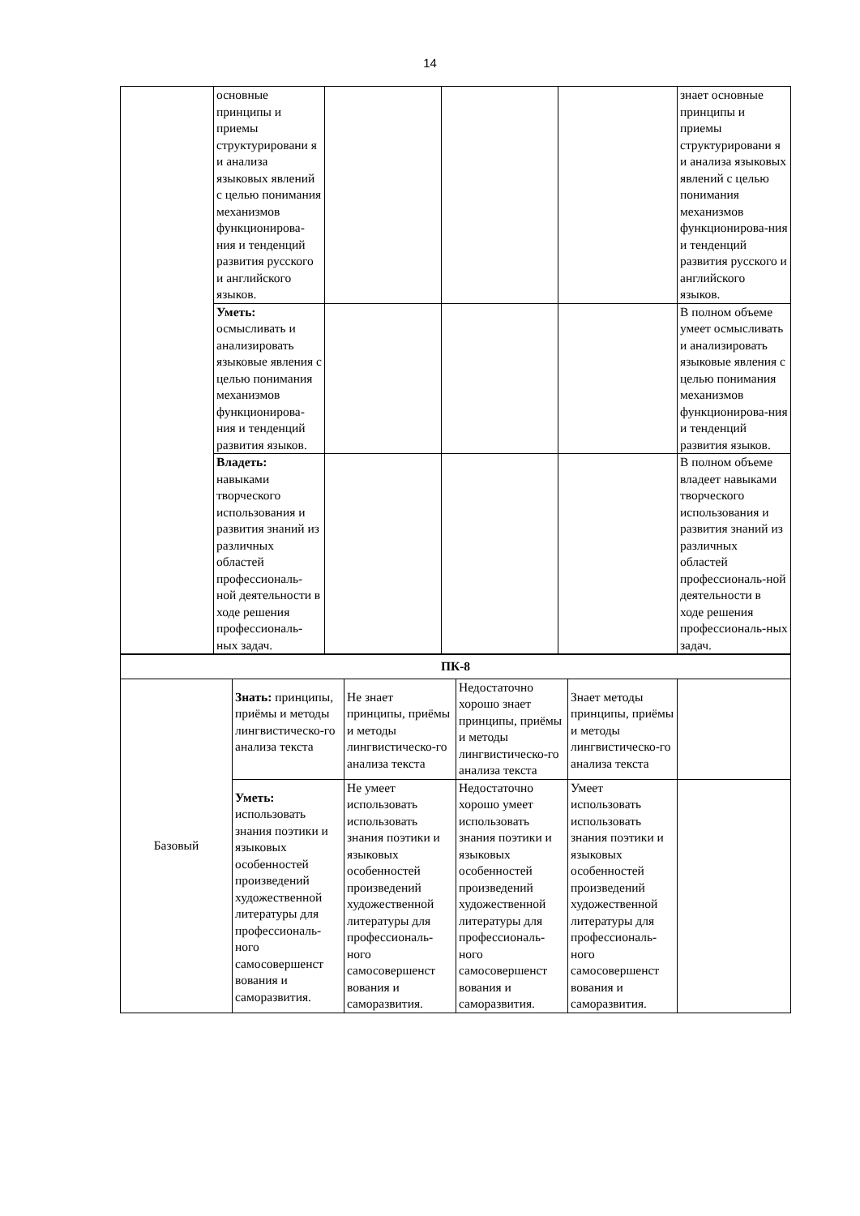14
| | основные принципы и приемы структурировани я и анализа языковых явлений с целью понимания механизмов функционирова-ния и тенденций развития русского и английского языков. | | | | знает основные принципы и приемы структурировани я и анализа языковых явлений с целью понимания механизмов функционирова-ния и тенденций развития русского и английского языков. |
| | Уметь: осмысливать и анализировать языковые явления с целью понимания механизмов функционирова-ния и тенденций развития языков. | | | | В полном объеме умеет осмысливать и анализировать языковые явления с целью понимания механизмов функционирова-ния и тенденций развития языков. |
| | Владеть: навыками творческого использования и развития знаний из различных областей профессиональ-ной деятельности в ходе решения профессиональ-ных задач. | | | | В полном объеме владеет навыками творческого использования и развития знаний из различных областей профессиональ-ной деятельности в ходе решения профессиональ-ных задач. |
| ПК-8 | | | | | |
| Базовый | Знать: принципы, приёмы и методы лингвистическо-го анализа текста | Не знает принципы, приёмы и методы лингвистическо-го анализа текста | Недостаточно хорошо знает принципы, приёмы и методы лингвистическо-го анализа текста | Знает методы принципы, приёмы и методы лингвистическо-го анализа текста | |
| | Уметь: использовать знания поэтики и языковых особенностей произведений художественной литературы для профессиональ-ного самосовершенст вования и саморазвития. | Не умеет использовать использовать знания поэтики и языковых особенностей произведений художественной литературы для профессиональ-ного самосовершенст вования и саморазвития. | Недостаточно хорошо умеет использовать знания поэтики и языковых особенностей произведений художественной литературы для профессиональ-ного самосовершенст вования и саморазвития. | Умеет использовать использовать знания поэтики и языковых особенностей произведений художественной литературы для профессиональ-ного самосовершенст вования и саморазвития. | |